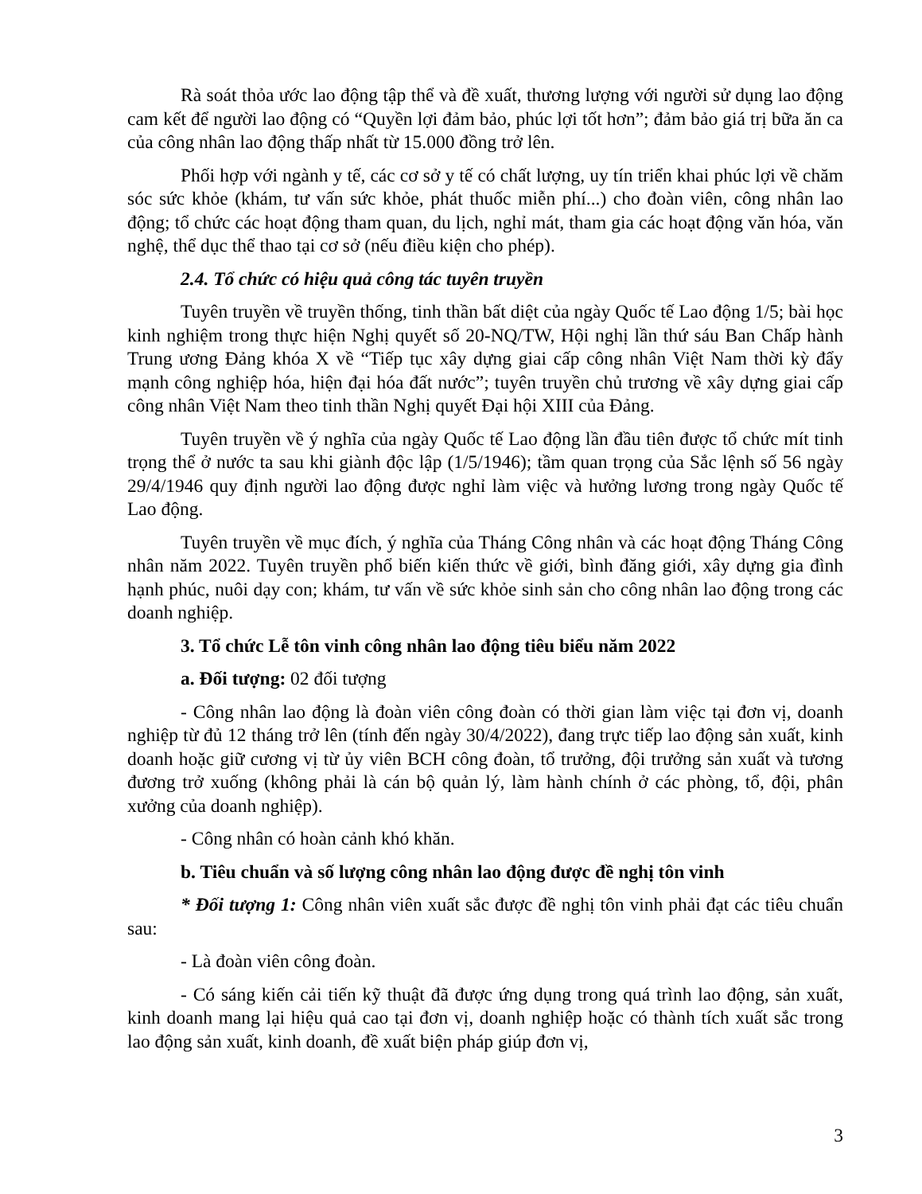Rà soát thỏa ước lao động tập thể và đề xuất, thương lượng với người sử dụng lao động cam kết để người lao động có “Quyền lợi đảm bảo, phúc lợi tốt hơn”; đảm bảo giá trị bữa ăn ca của công nhân lao động thấp nhất từ 15.000 đồng trở lên.
Phối hợp với ngành y tế, các cơ sở y tế có chất lượng, uy tín triển khai phúc lợi về chăm sóc sức khỏe (khám, tư vấn sức khỏe, phát thuốc miễn phí...) cho đoàn viên, công nhân lao động; tổ chức các hoạt động tham quan, du lịch, nghỉ mát, tham gia các hoạt động văn hóa, văn nghệ, thể dục thể thao tại cơ sở (nếu điều kiện cho phép).
2.4. Tổ chức có hiệu quả công tác tuyên truyền
Tuyên truyền về truyền thống, tinh thần bất diệt của ngày Quốc tế Lao động 1/5; bài học kinh nghiệm trong thực hiện Nghị quyết số 20-NQ/TW, Hội nghị lần thứ sáu Ban Chấp hành Trung ương Đảng khóa X về “Tiếp tục xây dựng giai cấp công nhân Việt Nam thời kỳ đẩy mạnh công nghiệp hóa, hiện đại hóa đất nước”; tuyên truyền chủ trương về xây dựng giai cấp công nhân Việt Nam theo tinh thần Nghị quyết Đại hội XIII của Đảng.
Tuyên truyền về ý nghĩa của ngày Quốc tế Lao động lần đầu tiên được tổ chức mít tinh trọng thể ở nước ta sau khi giành độc lập (1/5/1946); tầm quan trọng của Sắc lệnh số 56 ngày 29/4/1946 quy định người lao động được nghỉ làm việc và hưởng lương trong ngày Quốc tế Lao động.
Tuyên truyền về mục đích, ý nghĩa của Tháng Công nhân và các hoạt động Tháng Công nhân năm 2022. Tuyên truyền phổ biến kiến thức về giới, bình đăng giới, xây dựng gia đình hạnh phúc, nuôi dạy con; khám, tư vấn về sức khỏe sinh sản cho công nhân lao động trong các doanh nghiệp.
3. Tổ chức Lễ tôn vinh công nhân lao động tiêu biểu năm 2022
a. Đối tượng: 02 đối tượng
- Công nhân lao động là đoàn viên công đoàn có thời gian làm việc tại đơn vị, doanh nghiệp từ đủ 12 tháng trở lên (tính đến ngày 30/4/2022), đang trực tiếp lao động sản xuất, kinh doanh hoặc giữ cương vị từ ủy viên BCH công đoàn, tổ trưởng, đội trưởng sản xuất và tương đương trở xuống (không phải là cán bộ quản lý, làm hành chính ở các phòng, tổ, đội, phân xưởng của doanh nghiệp).
- Công nhân có hoàn cảnh khó khăn.
b. Tiêu chuẩn và số lượng công nhân lao động được đề nghị tôn vinh
* Đối tượng 1: Công nhân viên xuất sắc được đề nghị tôn vinh phải đạt các tiêu chuẩn sau:
- Là đoàn viên công đoàn.
- Có sáng kiến cải tiến kỹ thuật đã được ứng dụng trong quá trình lao động, sản xuất, kinh doanh mang lại hiệu quả cao tại đơn vị, doanh nghiệp hoặc có thành tích xuất sắc trong lao động sản xuất, kinh doanh, đề xuất biện pháp giúp đơn vị,
3